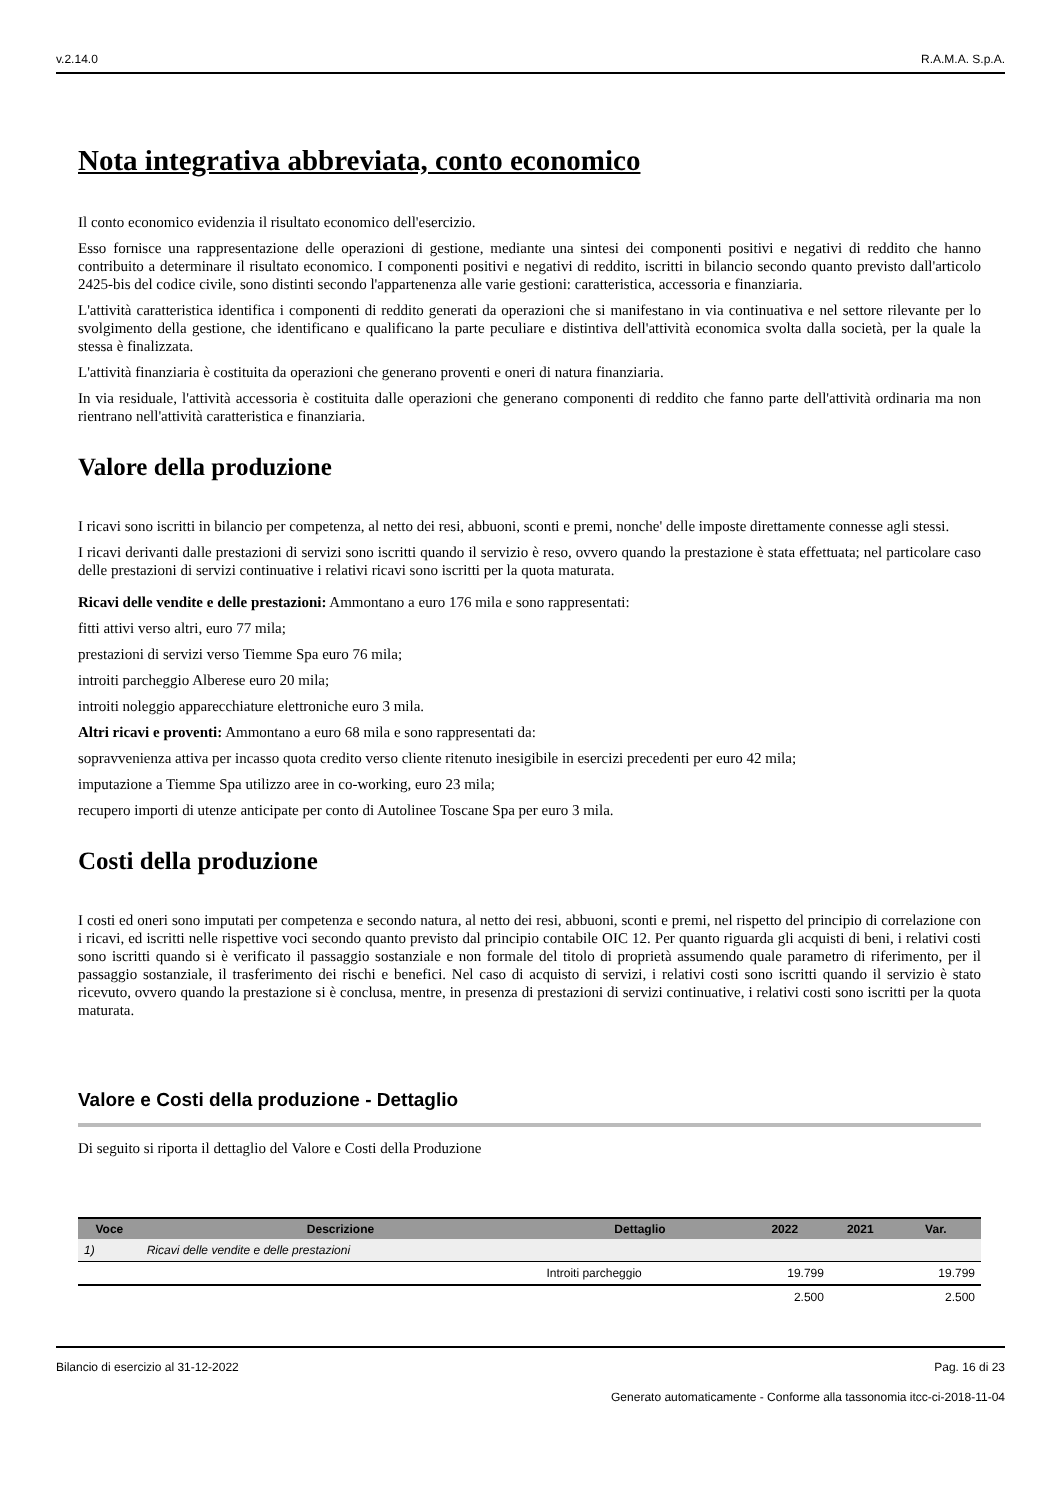v.2.14.0 R.A.M.A. S.p.A.
Nota integrativa abbreviata, conto economico
Il conto economico evidenzia il risultato economico dell'esercizio.
Esso fornisce una rappresentazione delle operazioni di gestione, mediante una sintesi dei componenti positivi e negativi di reddito che hanno contribuito a determinare il risultato economico. I componenti positivi e negativi di reddito, iscritti in bilancio secondo quanto previsto dall'articolo 2425-bis del codice civile, sono distinti secondo l'appartenenza alle varie gestioni: caratteristica, accessoria e finanziaria.
L'attività caratteristica identifica i componenti di reddito generati da operazioni che si manifestano in via continuativa e nel settore rilevante per lo svolgimento della gestione, che identificano e qualificano la parte peculiare e distintiva dell'attività economica svolta dalla società, per la quale la stessa è finalizzata.
L'attività finanziaria è costituita da operazioni che generano proventi e oneri di natura finanziaria.
In via residuale, l'attività accessoria è costituita dalle operazioni che generano componenti di reddito che fanno parte dell'attività ordinaria ma non rientrano nell'attività caratteristica e finanziaria.
Valore della produzione
I ricavi sono iscritti in bilancio per competenza, al netto dei resi, abbuoni, sconti e premi, nonche' delle imposte direttamente connesse agli stessi.
I ricavi derivanti dalle prestazioni di servizi sono iscritti quando il servizio è reso, ovvero quando la prestazione è stata effettuata; nel particolare caso delle prestazioni di servizi continuative i relativi ricavi sono iscritti per la quota maturata.
Ricavi delle vendite e delle prestazioni: Ammontano a euro 176 mila e sono rappresentati:
fitti attivi verso altri, euro 77 mila;
prestazioni di servizi verso Tiemme Spa euro 76 mila;
introiti parcheggio Alberese euro 20 mila;
introiti noleggio apparecchiature elettroniche euro 3 mila.
Altri ricavi e proventi: Ammontano a euro 68 mila e sono rappresentati da:
sopravvenienza attiva per incasso quota credito verso cliente ritenuto inesigibile in esercizi precedenti per euro 42 mila;
imputazione a Tiemme Spa utilizzo aree in co-working, euro 23 mila;
recupero importi di utenze anticipate per conto di Autolinee Toscane Spa per euro 3 mila.
Costi della produzione
I costi ed oneri sono imputati per competenza e secondo natura, al netto dei resi, abbuoni, sconti e premi, nel rispetto del principio di correlazione con i ricavi, ed iscritti nelle rispettive voci secondo quanto previsto dal principio contabile OIC 12. Per quanto riguarda gli acquisti di beni, i relativi costi sono iscritti quando si è verificato il passaggio sostanziale e non formale del titolo di proprietà assumendo quale parametro di riferimento, per il passaggio sostanziale, il trasferimento dei rischi e benefici. Nel caso di acquisto di servizi, i relativi costi sono iscritti quando il servizio è stato ricevuto, ovvero quando la prestazione si è conclusa, mentre, in presenza di prestazioni di servizi continuative, i relativi costi sono iscritti per la quota maturata.
Valore e Costi della produzione - Dettaglio
Di seguito si riporta il dettaglio del Valore e Costi della Produzione
| Voce | Descrizione | Dettaglio | 2022 | 2021 | Var. |
| --- | --- | --- | --- | --- | --- |
| 1) | Ricavi delle vendite e delle prestazioni | | | | |
| | | Introiti parcheggio | 19.799 | | 19.799 |
| | | | 2.500 | | 2.500 |
Bilancio di esercizio al 31-12-2022 Pag. 16 di 23
Generato automaticamente - Conforme alla tassonomia itcc-ci-2018-11-04